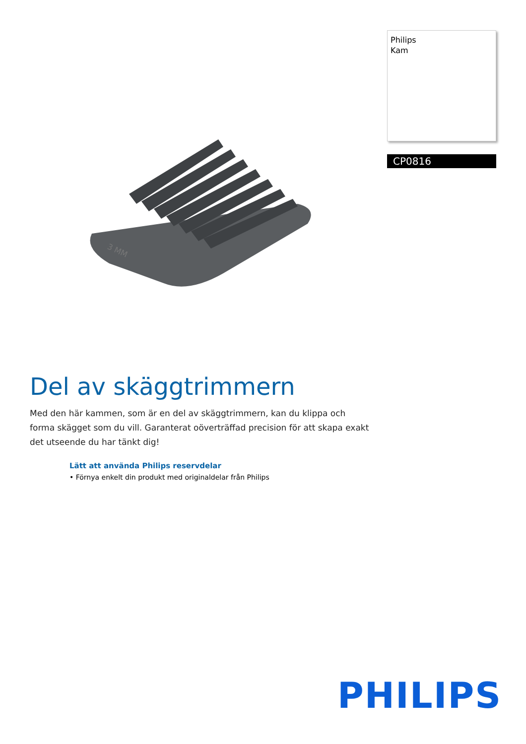3 MM
Philips
Kam
CP0816
Del av skäggtrimmern
Med den här kammen, som är en del av skäggtrimmern, kan du klippa och forma skägget som du vill. Garanterat oöverträffad precision för att skapa exakt det utseende du har tänkt dig!
Lätt att använda Philips reservdelar
• Förnya enkelt din produkt med originaldelar från Philips
PHILIPS